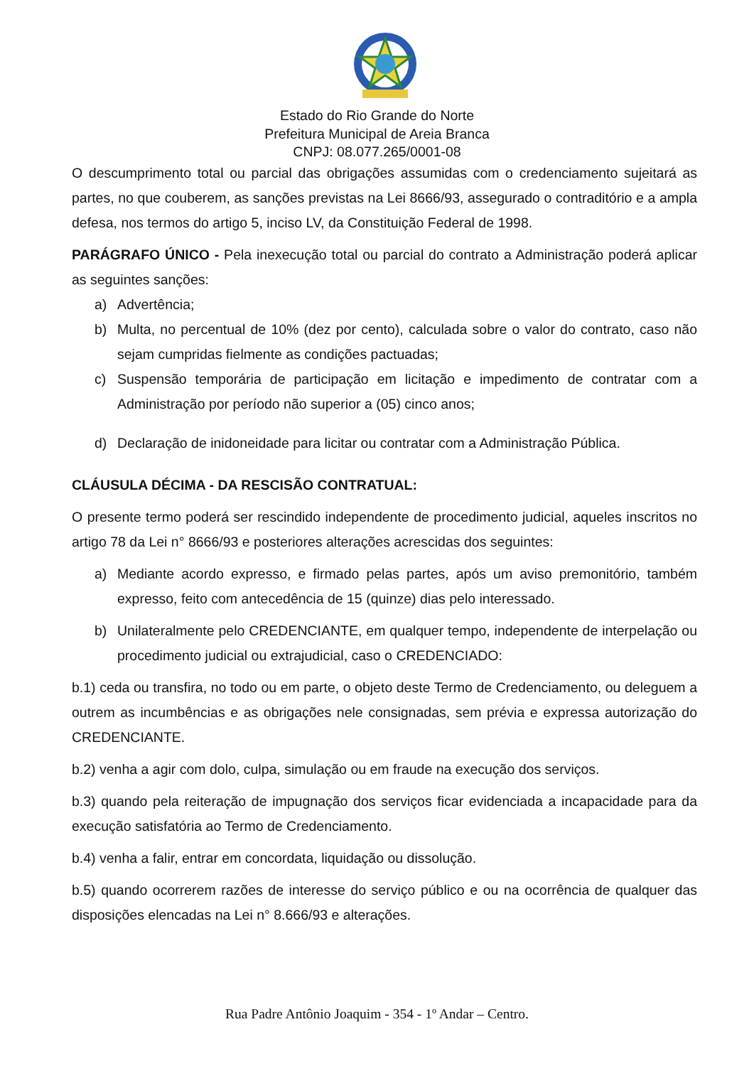Estado do Rio Grande do Norte
Prefeitura Municipal de Areia Branca
CNPJ: 08.077.265/0001-08
O descumprimento total ou parcial das obrigações assumidas com o credenciamento sujeitará as partes, no que couberem, as sanções previstas na Lei 8666/93, assegurado o contraditório e a ampla defesa, nos termos do artigo 5, inciso LV, da Constituição Federal de 1998.
PARÁGRAFO ÚNICO - Pela inexecução total ou parcial do contrato a Administração poderá aplicar as seguintes sanções:
a) Advertência;
b) Multa, no percentual de 10% (dez por cento), calculada sobre o valor do contrato, caso não sejam cumpridas fielmente as condições pactuadas;
c) Suspensão temporária de participação em licitação e impedimento de contratar com a Administração por período não superior a (05) cinco anos;
d) Declaração de inidoneidade para licitar ou contratar com a Administração Pública.
CLÁUSULA DÉCIMA - DA RESCISÃO CONTRATUAL:
O presente termo poderá ser rescindido independente de procedimento judicial, aqueles inscritos no artigo 78 da Lei n° 8666/93 e posteriores alterações acrescidas dos seguintes:
a) Mediante acordo expresso, e firmado pelas partes, após um aviso premonitório, também expresso, feito com antecedência de 15 (quinze) dias pelo interessado.
b) Unilateralmente pelo CREDENCIANTE, em qualquer tempo, independente de interpelação ou procedimento judicial ou extrajudicial, caso o CREDENCIADO:
b.1) ceda ou transfira, no todo ou em parte, o objeto deste Termo de Credenciamento, ou deleguem a outrem as incumbências e as obrigações nele consignadas, sem prévia e expressa autorização do CREDENCIANTE.
b.2) venha a agir com dolo, culpa, simulação ou em fraude na execução dos serviços.
b.3) quando pela reiteração de impugnação dos serviços ficar evidenciada a incapacidade para da execução satisfatória ao Termo de Credenciamento.
b.4) venha a falir, entrar em concordata, liquidação ou dissolução.
b.5) quando ocorrerem razões de interesse do serviço público e ou na ocorrência de qualquer das disposições elencadas na Lei n° 8.666/93 e alterações.
Rua Padre Antônio Joaquim - 354 - 1º Andar – Centro.